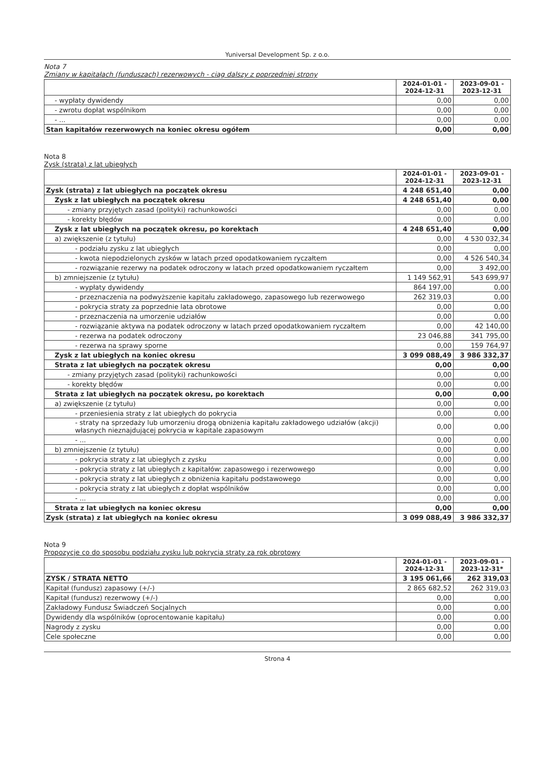Yuniversal Development Sp. z o.o.
Nota 7
Zmiany w kapitałach (funduszach) rezerwowych - ciąg dalszy z poprzedniej strony
| | 2024-01-01 - 2024-12-31 | 2023-09-01 - 2023-12-31 |
| --- | --- | --- |
| - wypłaty dywidendy | 0,00 | 0,00 |
| - zwrotu dopłat wspólnikom | 0,00 | 0,00 |
| - ... | 0,00 | 0,00 |
| Stan kapitałów rezerwowych na koniec okresu ogółem | 0,00 | 0,00 |
Nota 8
Zysk (strata) z lat ubiegłych
| | 2024-01-01 - 2024-12-31 | 2023-09-01 - 2023-12-31 |
| --- | --- | --- |
| Zysk (strata) z lat ubiegłych na początek okresu | 4 248 651,40 | 0,00 |
| Zysk z lat ubiegłych na początek okresu | 4 248 651,40 | 0,00 |
| - zmiany przyjętych zasad (polityki) rachunkowości | 0,00 | 0,00 |
| - korekty błędów | 0,00 | 0,00 |
| Zysk z lat ubiegłych na początek okresu, po korektach | 4 248 651,40 | 0,00 |
| a) zwiększenie (z tytułu) | 0,00 | 4 530 032,34 |
| - podziału zysku z lat ubiegłych | 0,00 | 0,00 |
| - kwota niepodzielonych zysków w latach przed opodatkowaniem ryczałtem | 0,00 | 4 526 540,34 |
| - rozwiązanie rezerwy na podatek odroczony w latach przed opodatkowaniem ryczałtem | 0,00 | 3 492,00 |
| b) zmniejszenie (z tytułu) | 1 149 562,91 | 543 699,97 |
| - wypłaty dywidendy | 864 197,00 | 0,00 |
| - przeznaczenia na podwyższenie kapitału zakładowego, zapasowego lub rezerwowego | 262 319,03 | 0,00 |
| - pokrycia straty za poprzednie lata obrotowe | 0,00 | 0,00 |
| - przeznaczenia na umorzenie udziałów | 0,00 | 0,00 |
| - rozwiązanie aktywa na podatek odroczony w latach przed opodatkowaniem ryczałtem | 0,00 | 42 140,00 |
| - rezerwa na podatek odroczony | 23 046,88 | 341 795,00 |
| - rezerwa na sprawy sporne | 0,00 | 159 764,97 |
| Zysk z lat ubiegłych na koniec okresu | 3 099 088,49 | 3 986 332,37 |
| Strata z lat ubiegłych na początek okresu | 0,00 | 0,00 |
| - zmiany przyjętych zasad (polityki) rachunkowości | 0,00 | 0,00 |
| - korekty błędów | 0,00 | 0,00 |
| Strata z lat ubiegłych na początek okresu, po korektach | 0,00 | 0,00 |
| a) zwiększenie (z tytułu) | 0,00 | 0,00 |
| - przeniesienia straty z lat ubiegłych do pokrycia | 0,00 | 0,00 |
| - straty na sprzedaży lub umorzeniu drogą obniżenia kapitału zakładowego udziałów (akcji) własnych nieznajdującej pokrycia w kapitale zapasowym | 0,00 | 0,00 |
| - ... | 0,00 | 0,00 |
| b) zmniejszenie (z tytułu) | 0,00 | 0,00 |
| - pokrycia straty z lat ubiegłych z zysku | 0,00 | 0,00 |
| - pokrycia straty z lat ubiegłych z kapitałów: zapasowego i rezerwowego | 0,00 | 0,00 |
| - pokrycia straty z lat ubiegłych z obniżenia kapitału podstawowego | 0,00 | 0,00 |
| - pokrycia straty z lat ubiegłych z dopłat wspólników | 0,00 | 0,00 |
| - ... | 0,00 | 0,00 |
| Strata z lat ubiegłych na koniec okresu | 0,00 | 0,00 |
| Zysk (strata) z lat ubiegłych na koniec okresu | 3 099 088,49 | 3 986 332,37 |
Nota 9
Propozycje co do sposobu podziału zysku lub pokrycia straty za rok obrotowy
| | 2024-01-01 - 2024-12-31 | 2023-09-01 - 2023-12-31* |
| --- | --- | --- |
| ZYSK / STRATA NETTO | 3 195 061,66 | 262 319,03 |
| Kapitał (fundusz) zapasowy (+/-) | 2 865 682,52 | 262 319,03 |
| Kapitał (fundusz) rezerwowy (+/-) | 0,00 | 0,00 |
| Zakładowy Fundusz Świadczeń Socjalnych | 0,00 | 0,00 |
| Dywidendy dla wspólników (oprocentowanie kapitału) | 0,00 | 0,00 |
| Nagrody z zysku | 0,00 | 0,00 |
| Cele społeczne | 0,00 | 0,00 |
Strona 4